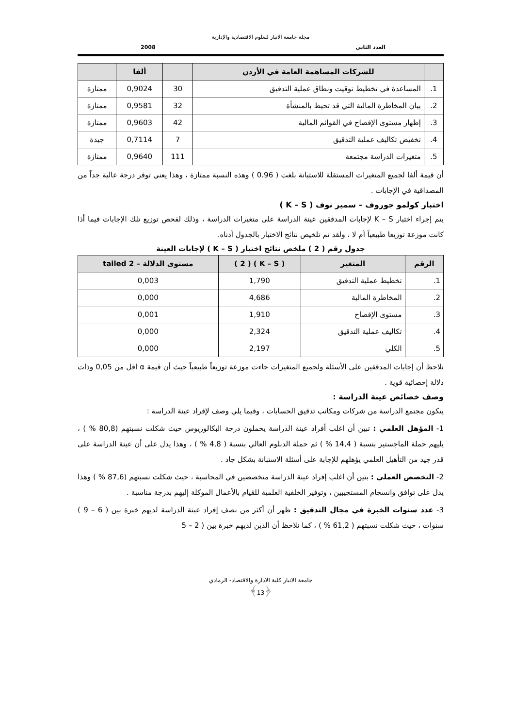مجلة جامعة الانبار للعلوم الاقتصادية والإدارية
العدد الثاني 2008
| | للشركات المساهمة العامة في الأردن | | ألفا | |
| --- | --- | --- | --- | --- |
| 1. | المساعدة في تخطيط توقيت ونطاق عملية التدقيق | 30 | 0,9024 | ممتازة |
| 2. | بيان المخاطرة المالية التي قد تحيط بالمنشأة | 32 | 0,9581 | ممتازة |
| 3. | إظهار مستوى الإفصاح في القوائم المالية | 42 | 0,9603 | ممتازة |
| 4. | تخفيض تكاليف عملية التدقيق | 7 | 0,7114 | جيدة |
| 5. | متغيرات الدراسة مجتمعة | 111 | 0,9640 | ممتازة |
أن قيمة ألفا لجميع المتغيرات المستقلة للاستبانة بلغت ( 0.96 ) وهذه النسبة ممتازة ، وهذا يعني توفر درجة عالية جداً من المصداقية في الإجابات .
اختبار كولمو جوروف – سمير نوف ( K – S )
يتم إجراء اختبار K – S لإجابات المدققين عينة الدراسة على متغيرات الدراسة ، وذلك لفحص توزيع تلك الإجابات فيما أذا كانت موزعة توزيعا طبيعياً أم لا ، ولقد تم تلخيص نتائج الاختبار بالجدول أدناه.
جدول رقم ( 2 ) ملخص نتائج اختبار ( K – S ) لإجابات العينة
| الرقم | المتغير | ( K – S ) ( 2 ) | مستوى الدلالة – 2 tailed |
| --- | --- | --- | --- |
| 1. | تخطيط عملية التدقيق | 1,790 | 0,003 |
| 2. | المخاطرة المالية | 4,686 | 0,000 |
| 3. | مستوى الإفصاح | 1,910 | 0,001 |
| 4. | تكاليف عملية التدقيق | 2,324 | 0,000 |
| 5. | الكلي | 2,197 | 0,000 |
نلاحظ أن إجابات المدققين على الأسئلة ولجميع المتغيرات جاءت موزعة توزيعاً طبيعياً حيث أن قيمة α اقل من 0,05 وذات دلالة إحصائية قوية .
وصف خصائص عينة الدراسة :
يتكون مجتمع الدراسة من شركات ومكاتب تدقيق الحسابات ، وفيما يلي وصف لإفراد عينة الدراسة :
1- المؤهل العلمي : تبين أن اغلب أفراد عينة الدراسة يحملون درجة البكالوريوس حيث شكلت نسبتهم (80,8 % ) ، يليهم حملة الماجستير بنسبة ( 14,4 % ) ثم حملة الدبلوم العالي بنسبة ( 4,8 % ) ، وهذا يدل على أن عينة الدراسة على قدر جيد من التأهيل العلمي يؤهلهم للإجابة على أسئلة الاستبانة بشكل جاد .
2- التخصص العملي : بتين أن اغلب إفراد عينة الدراسة متخصصين في المحاسبة ، حيث شكلت نسبتهم (87,6 % ) وهذا يدل على توافق وانسجام المستجيبين ، وتوفير الخلفية العلمية للقيام بالأعمال الموكلة إليهم بدرجة مناسبة .
3- عدد سنوات الخبرة في مجال التدقيق : ظهر أن أكثر من نصف إفراد عينة الدراسة لديهم خبرة بين ( 6 – 9 ) سنوات ، حيث شكلت نسبتهم ( 61,2 % ) ، كما نلاحظ أن الذين لديهم خبرة بين ( 2 – 5
جامعة الانبار كلية الادارة والاقتصاد- الرمادي
﴿13﴾